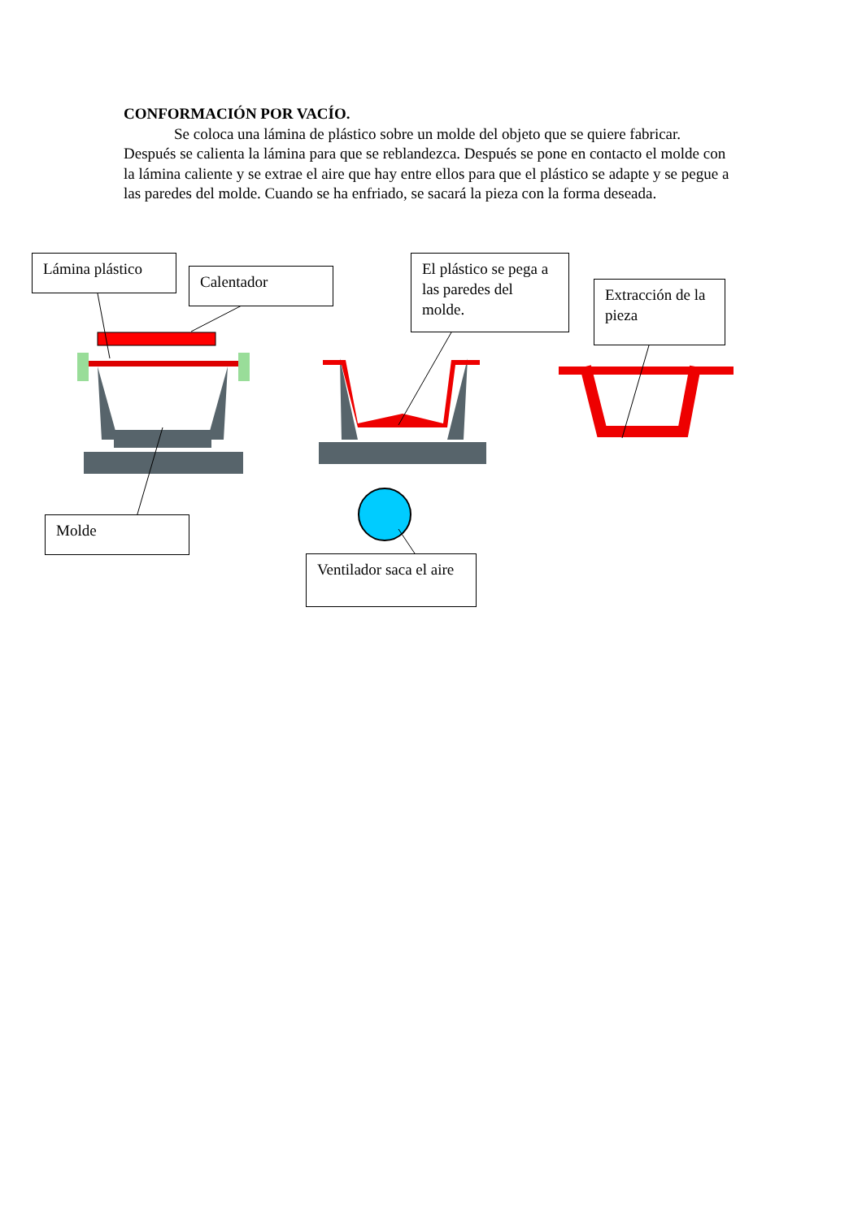CONFORMACIÓN POR VACÍO.
Se coloca una lámina de plástico sobre un molde del objeto que se quiere fabricar. Después se calienta la lámina para que se reblandezca. Después se pone en contacto el molde con la lámina caliente y se extrae el aire que hay entre ellos para que el plástico se adapte y se pegue a las paredes del molde. Cuando se ha enfriado, se sacará la pieza con la forma deseada.
Lámina plástico
Calentador
El plástico se pega a las paredes del molde.
Extracción de la pieza
Molde
Ventilador saca el aire